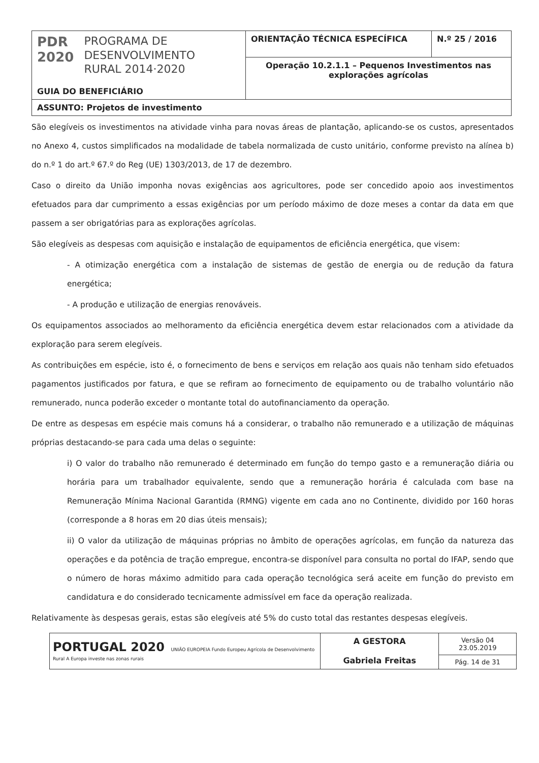| PDR 2020 PROGRAMA DE DESENVOLVIMENTO RURAL 2014·2020 GUIA DO BENEFICIÁRIO | ORIENTAÇÃO TÉCNICA ESPECÍFICA | N.º 25 / 2016 |
| | Operação 10.2.1.1 – Pequenos Investimentos nas explorações agrícolas | |
| ASSUNTO: Projetos de investimento | | |
São elegíveis os investimentos na atividade vinha para novas áreas de plantação, aplicando-se os custos, apresentados no Anexo 4, custos simplificados na modalidade de tabela normalizada de custo unitário, conforme previsto na alínea b) do n.º 1 do art.º 67.º do Reg (UE) 1303/2013, de 17 de dezembro.
Caso o direito da União imponha novas exigências aos agricultores, pode ser concedido apoio aos investimentos efetuados para dar cumprimento a essas exigências por um período máximo de doze meses a contar da data em que passem a ser obrigatórias para as explorações agrícolas.
São elegíveis as despesas com aquisição e instalação de equipamentos de eficiência energética, que visem:
- A otimização energética com a instalação de sistemas de gestão de energia ou de redução da fatura energética;
- A produção e utilização de energias renováveis.
Os equipamentos associados ao melhoramento da eficiência energética devem estar relacionados com a atividade da exploração para serem elegíveis.
As contribuições em espécie, isto é, o fornecimento de bens e serviços em relação aos quais não tenham sido efetuados pagamentos justificados por fatura, e que se refiram ao fornecimento de equipamento ou de trabalho voluntário não remunerado, nunca poderão exceder o montante total do autofinanciamento da operação.
De entre as despesas em espécie mais comuns há a considerar, o trabalho não remunerado e a utilização de máquinas próprias destacando-se para cada uma delas o seguinte:
i) O valor do trabalho não remunerado é determinado em função do tempo gasto e a remuneração diária ou horária para um trabalhador equivalente, sendo que a remuneração horária é calculada com base na Remuneração Mínima Nacional Garantida (RMNG) vigente em cada ano no Continente, dividido por 160 horas (corresponde a 8 horas em 20 dias úteis mensais);
ii) O valor da utilização de máquinas próprias no âmbito de operações agrícolas, em função da natureza das operações e da potência de tração empregue, encontra-se disponível para consulta no portal do IFAP, sendo que o número de horas máximo admitido para cada operação tecnológica será aceite em função do previsto em candidatura e do considerado tecnicamente admissível em face da operação realizada.
Relativamente às despesas gerais, estas são elegíveis até 5% do custo total das restantes despesas elegíveis.
| PORTUGAL 2020 UNIÃO EUROPEIA Fundo Europeu Agrícola de Desenvolvimento Rural A Europa investe nas zonas rurais | A GESTORA Gabriela Freitas | Versão 04 23.05.2019 |
| | | Pág. 14 de 31 |